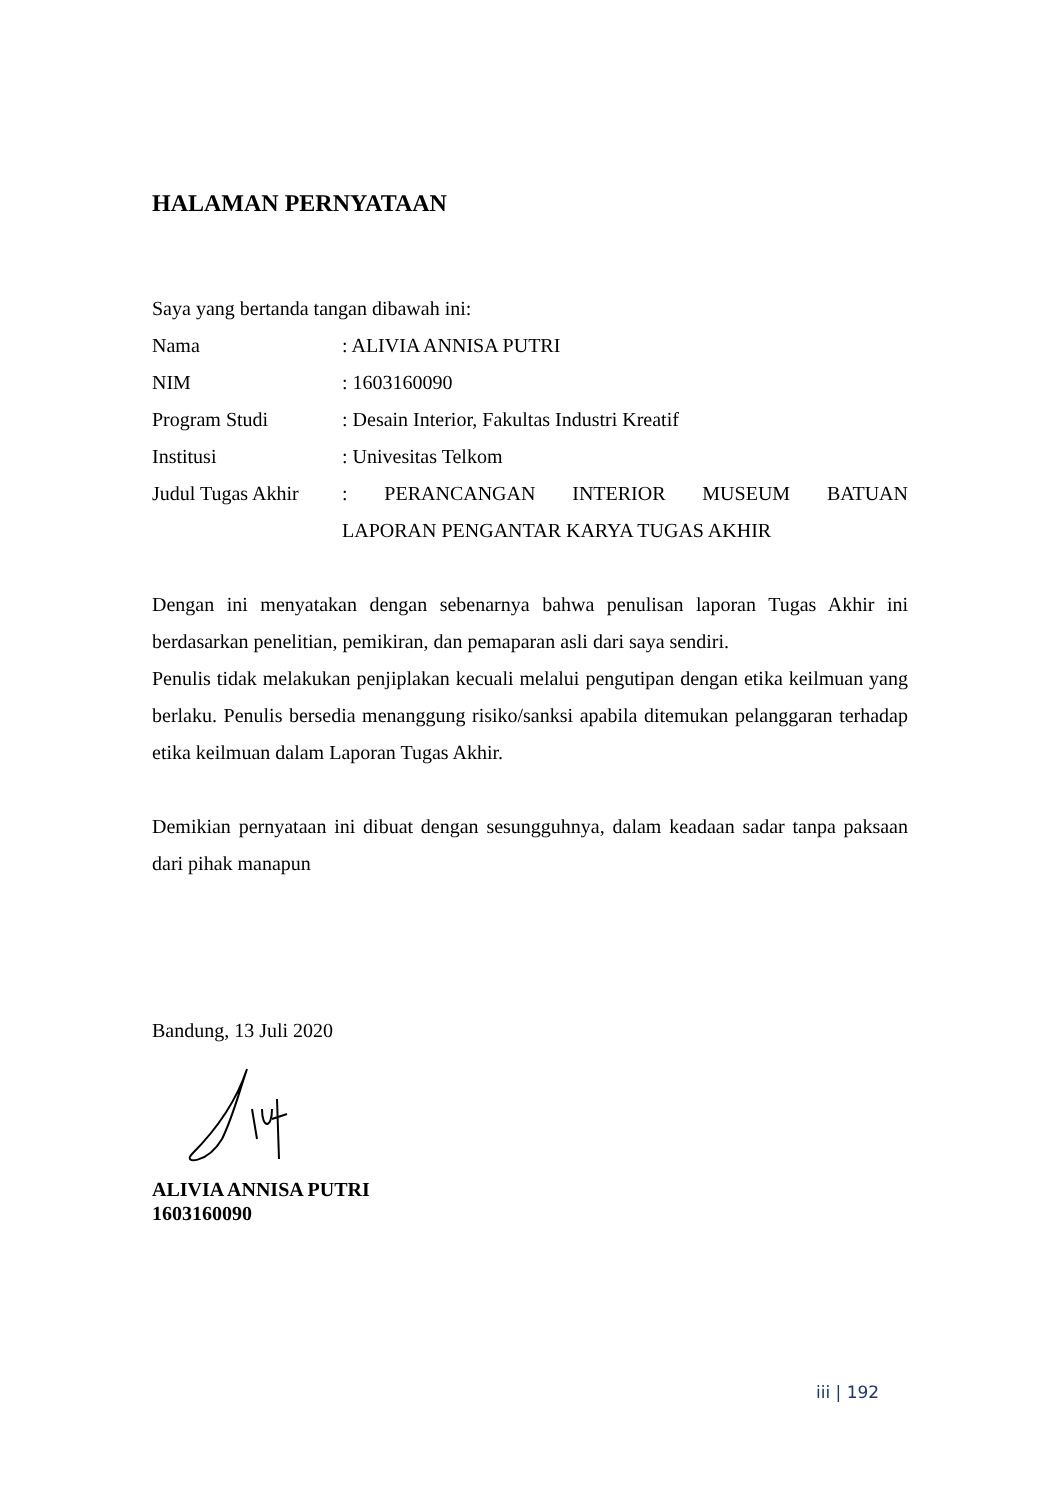HALAMAN PERNYATAAN
Saya yang bertanda tangan dibawah ini:
| Nama | : ALIVIA ANNISA PUTRI |
| NIM | : 1603160090 |
| Program Studi | : Desain Interior, Fakultas Industri Kreatif |
| Institusi | : Univesitas Telkom |
| Judul Tugas Akhir | : PERANCANGAN INTERIOR MUSEUM BATUAN LAPORAN PENGANTAR KARYA TUGAS AKHIR |
Dengan ini menyatakan dengan sebenarnya bahwa penulisan laporan Tugas Akhir ini berdasarkan penelitian, pemikiran, dan pemaparan asli dari saya sendiri.
Penulis tidak melakukan penjiplakan kecuali melalui pengutipan dengan etika keilmuan yang berlaku. Penulis bersedia menanggung risiko/sanksi apabila ditemukan pelanggaran terhadap etika keilmuan dalam Laporan Tugas Akhir.
Demikian pernyataan ini dibuat dengan sesungguhnya, dalam keadaan sadar tanpa paksaan dari pihak manapun
Bandung, 13 Juli 2020
ALIVIA ANNISA PUTRI
1603160090
iii | 192